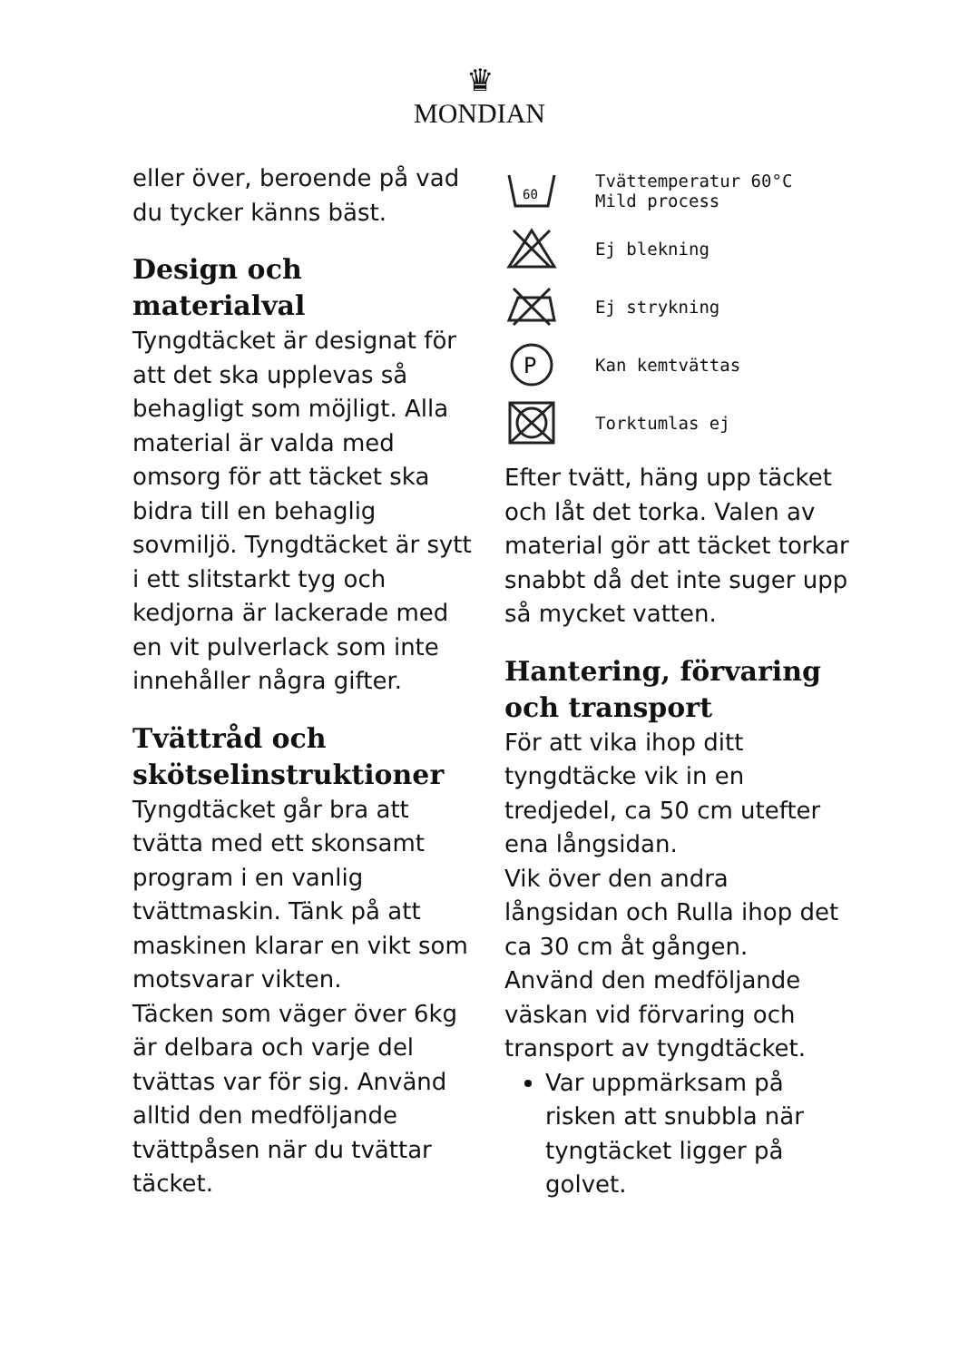♛
MONDIAN
eller över, beroende på vad du tycker känns bäst.
Design och materialval
Tyngdtäcket är designat för att det ska upplevas så behagligt som möjligt. Alla material är valda med omsorg för att täcket ska bidra till en behaglig sovmiljö. Tyngdtäcket är sytt i ett slitstarkt tyg och kedjorna är lackerade med en vit pulverlack som inte innehåller några gifter.
Tvättråd och skötselinstruktioner
Tyngdtäcket går bra att tvätta med ett skonsamt program i en vanlig tvättmaskin. Tänk på att maskinen klarar en vikt som motsvarar vikten.
Täcken som väger över 6kg är delbara och varje del tvättas var för sig. Använd alltid den medföljande tvättpåsen när du tvättar täcket.
60
Tvättemperatur 60°C
Mild process
Ej blekning
Ej strykning
P
Kan kemtvättas
Torktumlas ej
Efter tvätt, häng upp täcket och låt det torka. Valen av material gör att täcket torkar snabbt då det inte suger upp så mycket vatten.
Hantering, förvaring och transport
För att vika ihop ditt tyngdtäcke vik in en tredjedel, ca 50 cm utefter ena långsidan.
Vik över den andra långsidan och Rulla ihop det ca 30 cm åt gången.
Använd den medföljande väskan vid förvaring och transport av tyngdtäcket.
Var uppmärksam på risken att snubbla när tyngtäcket ligger på golvet.